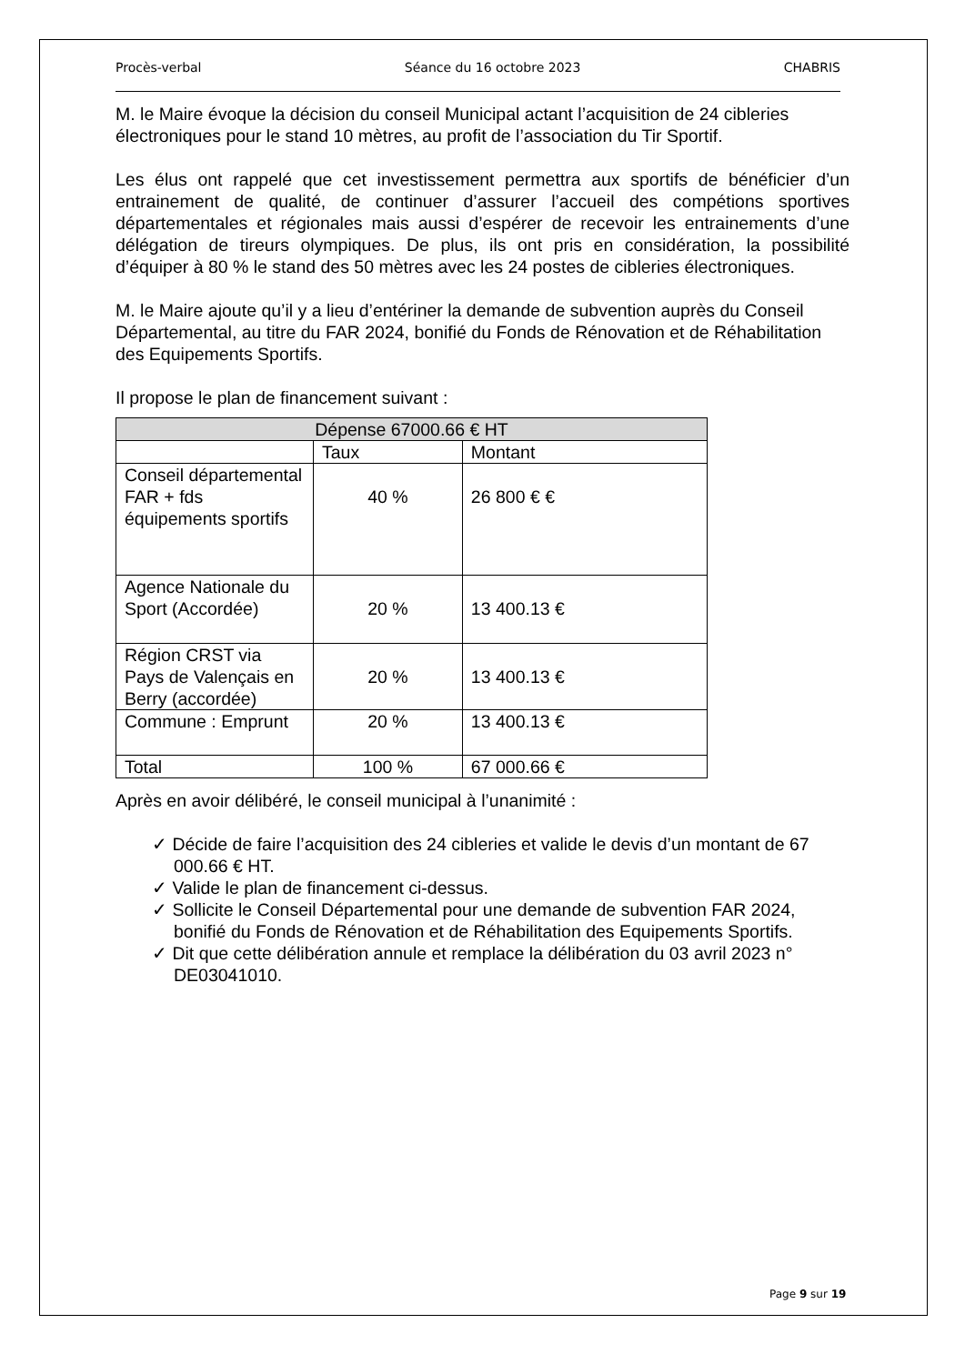Procès-verbal Séance du 16 octobre 2023 CHABRIS
M. le Maire évoque la décision du conseil Municipal actant l’acquisition de 24 cibleries électroniques pour le stand 10 mètres, au profit de l’association du Tir Sportif.
Les élus ont rappelé que cet investissement permettra aux sportifs de bénéficier d’un entrainement de qualité, de continuer d’assurer l’accueil des compétions sportives départementales et régionales mais aussi d’espérer de recevoir les entrainements d’une délégation de tireurs olympiques. De plus, ils ont pris en considération, la possibilité d’équiper à 80 % le stand des 50 mètres avec les 24 postes de cibleries électroniques.
M. le Maire ajoute qu’il y a lieu d’entériner la demande de subvention auprès du Conseil Départemental, au titre du FAR 2024, bonifié du Fonds de Rénovation et de Réhabilitation des Equipements Sportifs.
Il propose le plan de financement suivant :
| Dépense 67000.66 € HT | | |
| --- | --- | --- |
| | Taux | Montant |
| Conseil départemental FAR + fds équipements sportifs | 40 % | 26 800 € € |
| Agence Nationale du Sport (Accordée) | 20 % | 13 400.13 € |
| Région CRST via Pays de Valençais en Berry (accordée) | 20 % | 13 400.13 € |
| Commune : Emprunt | 20 % | 13 400.13 € |
| Total | 100 % | 67 000.66 € |
Après en avoir délibéré, le conseil municipal à l’unanimité :
✓ Décide de faire l’acquisition des 24 cibleries et valide le devis d’un montant de 67 000.66 € HT.
✓ Valide le plan de financement ci-dessus.
✓ Sollicite le Conseil Départemental pour une demande de subvention FAR 2024, bonifié du Fonds de Rénovation et de Réhabilitation des Equipements Sportifs.
✓ Dit que cette délibération annule et remplace la délibération du 03 avril 2023 n° DE03041010.
Page 9 sur 19